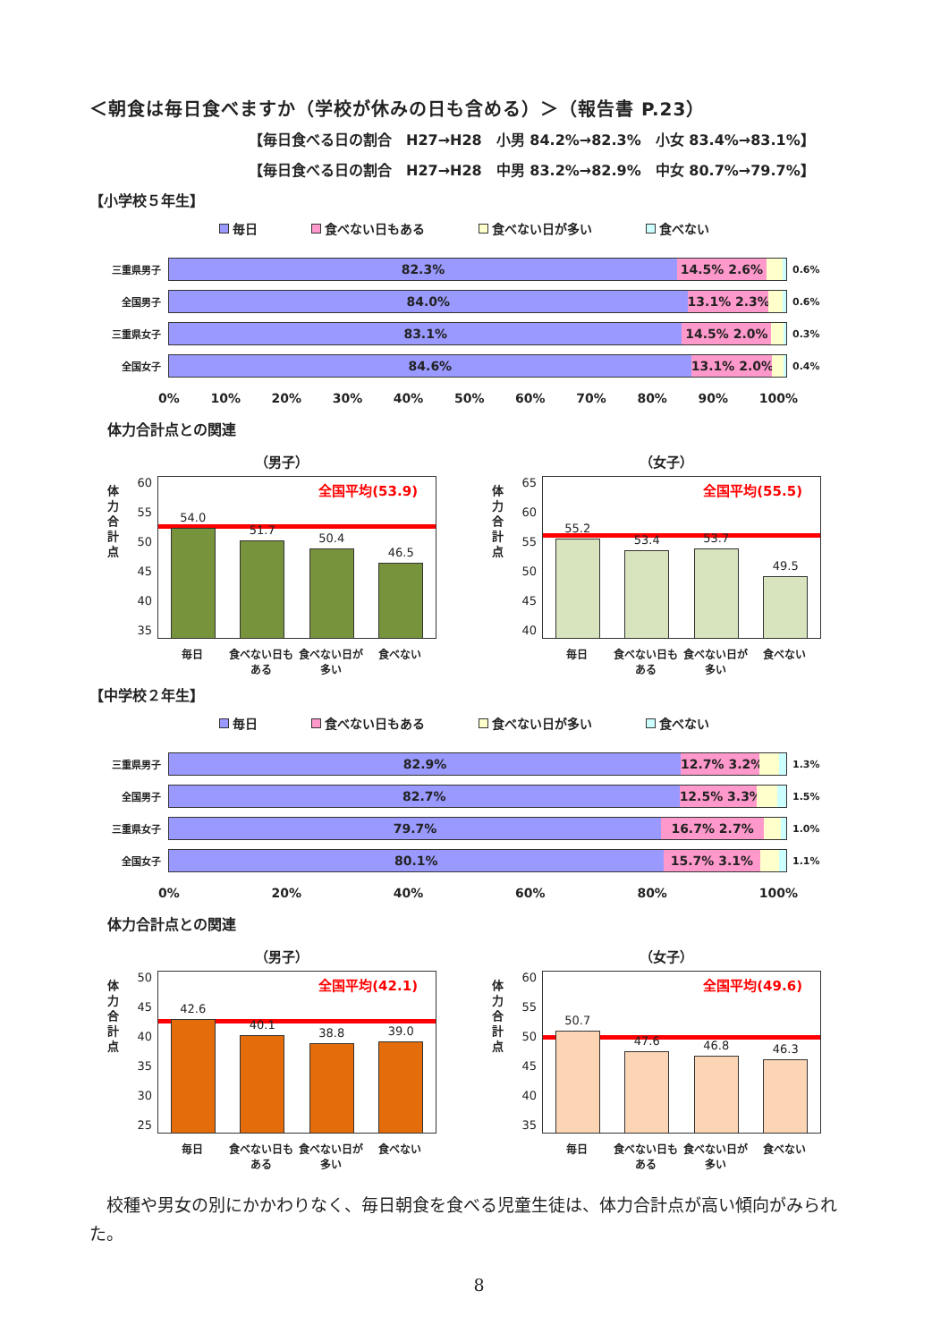＜朝食は毎日食べますか（学校が休みの日も含める）＞（報告書 P.23）
【毎日食べる日の割合　H27→H28　小男 84.2%→82.3%　小女 83.4%→83.1%】
【毎日食べる日の割合　H27→H28　中男 83.2%→82.9%　中女 80.7%→79.7%】
【小学校５年生】
毎日 食べない日もある 食べない日が多い 食べない
三重県男子
82.3% 14.5% 2.6%
0.6%
全国男子
84.0% 13.1% 2.3%
0.6%
三重県女子
83.1% 14.5% 2.0%
0.3%
全国女子
84.6% 13.1% 2.0%
0.4%
0% 10% 20% 30% 40% 50% 60% 70% 80% 90% 100%
体力合計点との関連
（男子）
体
力
合
計
点
60
55
50
45
40
35
全国平均(53.9)
54.0
51.7
50.4
46.5
毎日 食べない日もある
食べない日が多い
食べない
（女子）
体
力
合
計
点
65
60
55
50
45
40
全国平均(55.5)
55.2
53.4
53.7
49.5
毎日 食べない日もある
食べない日が多い
食べない
【中学校２年生】
毎日 食べない日もある 食べない日が多い 食べない
三重県男子
82.9% 12.7% 3.2%
1.3%
全国男子
82.7% 12.5% 3.3%
1.5%
三重県女子
79.7% 16.7% 2.7%
1.0%
全国女子
80.1% 15.7% 3.1%
1.1%
0% 20% 40% 60% 80% 100%
体力合計点との関連
（男子）
体
力
合
計
点
50
45
40
35
30
25
全国平均(42.1)
42.6
40.1
38.8
39.0
毎日 食べない日もある
食べない日が多い
食べない
（女子）
体
力
合
計
点
60
55
50
45
40
35
全国平均(49.6)
50.7
47.6
46.8
46.3
毎日 食べない日もある
食べない日が多い
食べない
校種や男女の別にかかわりなく、毎日朝食を食べる児童生徒は、体力合計点が高い傾向がみられた。
8